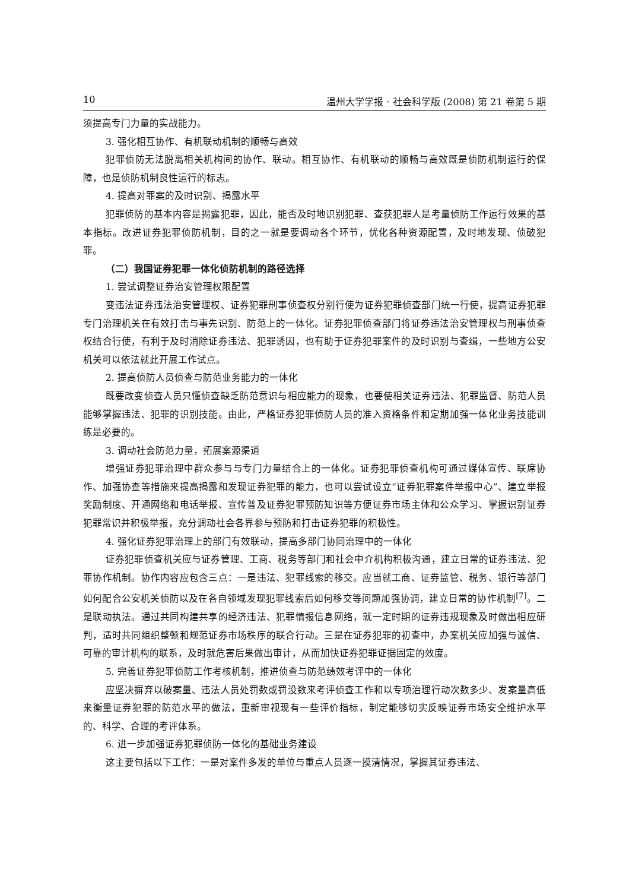10 温州大学学报 · 社会科学版 (2008) 第 21 卷第 5 期
须提高专门力量的实战能力。
3. 强化相互协作、有机联动机制的顺畅与高效
犯罪侦防无法脱离相关机构间的协作、联动。相互协作、有机联动的顺畅与高效既是侦防机制运行的保障，也是侦防机制良性运行的标志。
4. 提高对罪案的及时识别、揭露水平
犯罪侦防的基本内容是揭露犯罪，因此，能否及时地识别犯罪、查获犯罪人是考量侦防工作运行效果的基本指标。改进证券犯罪侦防机制，目的之一就是要调动各个环节，优化各种资源配置，及时地发现、侦破犯罪。
（二）我国证券犯罪一体化侦防机制的路径选择
1. 尝试调整证券治安管理权限配置
变违法证券违法治安管理权、证券犯罪刑事侦查权分别行使为证券犯罪侦查部门统一行使，提高证券犯罪专门治理机关在有效打击与事先识别、防范上的一体化。证券犯罪侦查部门将证券违法治安管理权与刑事侦查权结合行使，有利于及时消除证券违法、犯罪诱因，也有助于证券犯罪案件的及时识别与查缉，一些地方公安机关可以依法就此开展工作试点。
2. 提高侦防人员侦查与防范业务能力的一体化
既要改变侦查人员只懂侦查缺乏防范意识与相应能力的现象，也要使相关证券违法、犯罪监督、防范人员能够掌握违法、犯罪的识别技能。由此，严格证券犯罪侦防人员的准入资格条件和定期加强一体化业务技能训练是必要的。
3. 调动社会防范力量，拓展案源渠道
增强证券犯罪治理中群众参与与专门力量结合上的一体化。证券犯罪侦查机构可通过媒体宣传、联席协作、加强协查等措施来提高揭露和发现证券犯罪的能力，也可以尝试设立“证券犯罪案件举报中心”、建立举报奖励制度、开通网络和电话举报、宣传普及证券犯罪预防知识等方便证券市场主体和公众学习、掌握识别证券犯罪常识并积极举报，充分调动社会各界参与预防和打击证券犯罪的积极性。
4. 强化证券犯罪治理上的部门有效联动，提高多部门协同治理中的一体化
证券犯罪侦查机关应与证券管理、工商、税务等部门和社会中介机构积极沟通，建立日常的证券违法、犯罪协作机制。协作内容应包含三点：一是违法、犯罪线索的移交。应当就工商、证券监管、税务、银行等部门如何配合公安机关侦防以及在各自领域发现犯罪线索后如何移交等问题加强协调，建立日常的协作机制<sup>[7]</sup>。二是联动执法。通过共同构建共享的经济违法、犯罪情报信息网络，就一定时期的证券违规现象及时做出相应研判，适时共同组织整顿和规范证券市场秩序的联合行动。三是在证券犯罪的初查中，办案机关应加强与诚信、可靠的审计机构的联系，及时就危害后果做出审计，从而加快证券犯罪证据固定的效度。
5. 完善证券犯罪侦防工作考核机制，推进侦查与防范绩效考评中的一体化
应坚决摒弃以破案量、违法人员处罚数或罚没数来考评侦查工作和以专项治理行动次数多少、发案量高低来衡量证券犯罪的防范水平的做法，重新审视现有一些评价指标，制定能够切实反映证券市场安全维护水平的、科学、合理的考评体系。
6. 进一步加强证券犯罪侦防一体化的基础业务建设
这主要包括以下工作：一是对案件多发的单位与重点人员逐一摸清情况，掌握其证券违法、